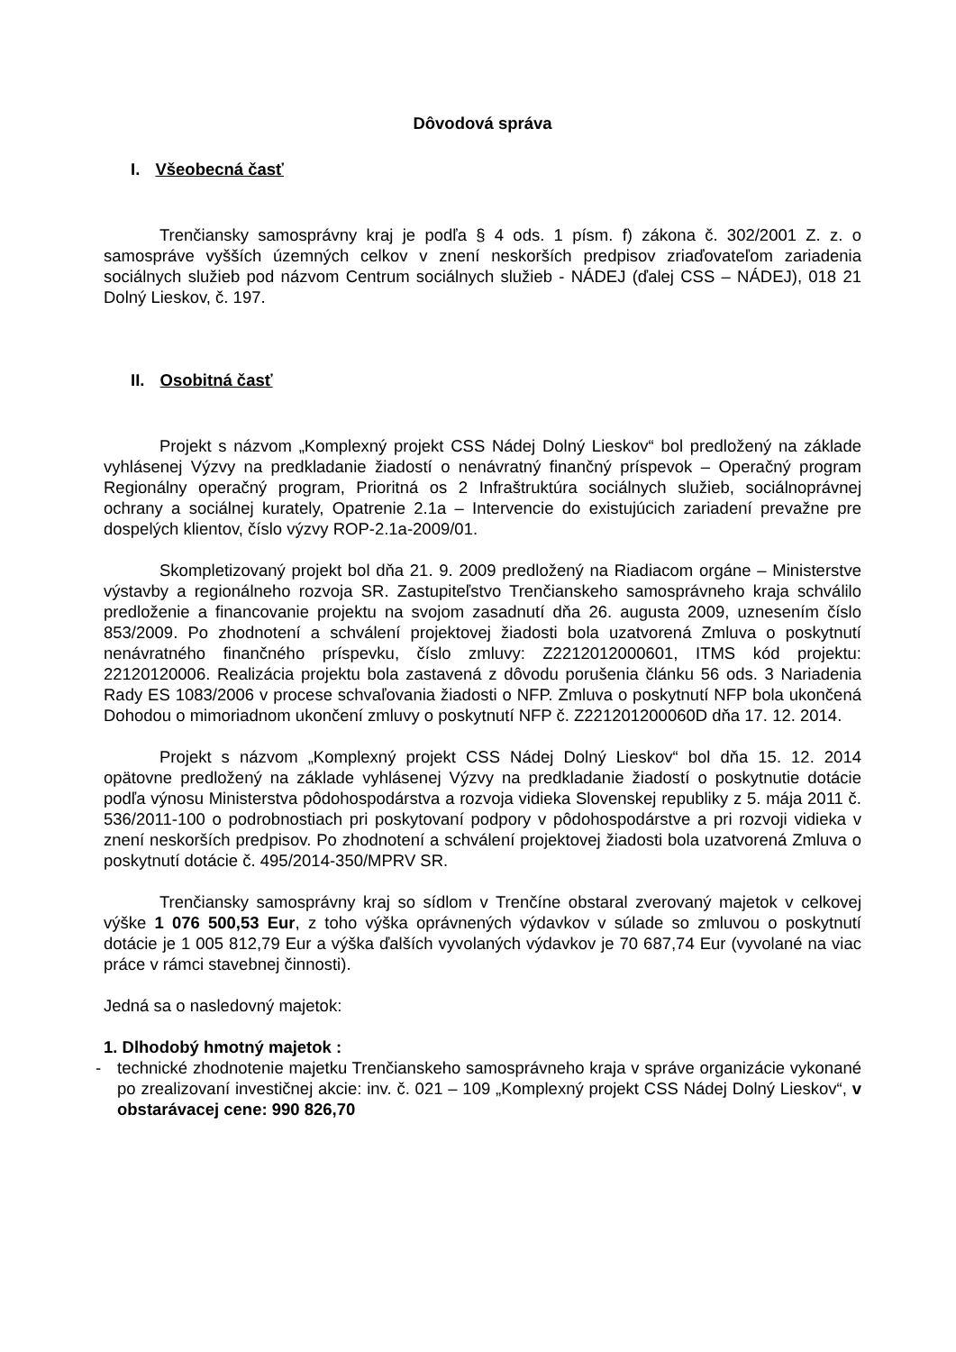Dôvodová správa
I. Všeobecná časť
Trenčiansky samosprávny kraj je podľa § 4 ods. 1 písm. f) zákona č. 302/2001 Z. z. o samospráve vyšších územných celkov v znení neskorších predpisov zriaďovateľom zariadenia sociálnych služieb pod názvom Centrum sociálnych služieb - NÁDEJ (ďalej CSS – NÁDEJ), 018 21 Dolný Lieskov, č. 197.
II. Osobitná časť
Projekt s názvom „Komplexný projekt CSS Nádej Dolný Lieskov“ bol predložený na základe vyhlásenej Výzvy na predkladanie žiadostí o nenávratný finančný príspevok – Operačný program Regionálny operačný program, Prioritná os 2 Infraštruktúra sociálnych služieb, sociálnoprávnej ochrany a sociálnej kurately, Opatrenie 2.1a – Intervencie do existujúcich zariadení prevažne pre dospelých klientov, číslo výzvy ROP-2.1a-2009/01.
Skompletizovaný projekt bol dňa 21. 9. 2009 predložený na Riadiacom orgáne – Ministerstve výstavby a regionálneho rozvoja SR. Zastupiteľstvo Trenčianskeho samosprávneho kraja schválilo predloženie a financovanie projektu na svojom zasadnutí dňa 26. augusta 2009, uznesením číslo 853/2009. Po zhodnotení a schválení projektovej žiadosti bola uzatvorená Zmluva o poskytnutí nenávratného finančného príspevku, číslo zmluvy: Z2212012000601, ITMS kód projektu: 22120120006. Realizácia projektu bola zastavená z dôvodu porušenia článku 56 ods. 3 Nariadenia Rady ES 1083/2006 v procese schvaľovania žiadosti o NFP. Zmluva o poskytnutí NFP bola ukončená Dohodou o mimoriadnom ukončení zmluvy o poskytnutí NFP č. Z221201200060D dňa 17. 12. 2014.
Projekt s názvom „Komplexný projekt CSS Nádej Dolný Lieskov“ bol dňa 15. 12. 2014 opätovne predložený na základe vyhlásenej Výzvy na predkladanie žiadostí o poskytnutie dotácie podľa výnosu Ministerstva pôdohospodárstva a rozvoja vidieka Slovenskej republiky z 5. mája 2011 č. 536/2011-100 o podrobnostiach pri poskytovaní podpory v pôdohospodárstve a pri rozvoji vidieka v znení neskorších predpisov. Po zhodnotení a schválení projektovej žiadosti bola uzatvorená Zmluva o poskytnutí dotácie č. 495/2014-350/MPRV SR.
Trenčiansky samosprávny kraj so sídlom v Trenčíne obstaral zverovaný majetok v celkovej výške 1 076 500,53 Eur, z toho výška oprávnených výdavkov v súlade so zmluvou o poskytnutí dotácie je 1 005 812,79 Eur a výška ďalších vyvolaných výdavkov je 70 687,74 Eur (vyvolané na viac práce v rámci stavebnej činnosti).
Jedná sa o nasledovný majetok:
1. Dlhodobý hmotný majetok :
- technické zhodnotenie majetku Trenčianskeho samosprávneho kraja v správe organizácie vykonané po zrealizovaní investičnej akcie: inv. č. 021 – 109 „Komplexný projekt CSS Nádej Dolný Lieskov“, v obstarávacej cene: 990 826,70